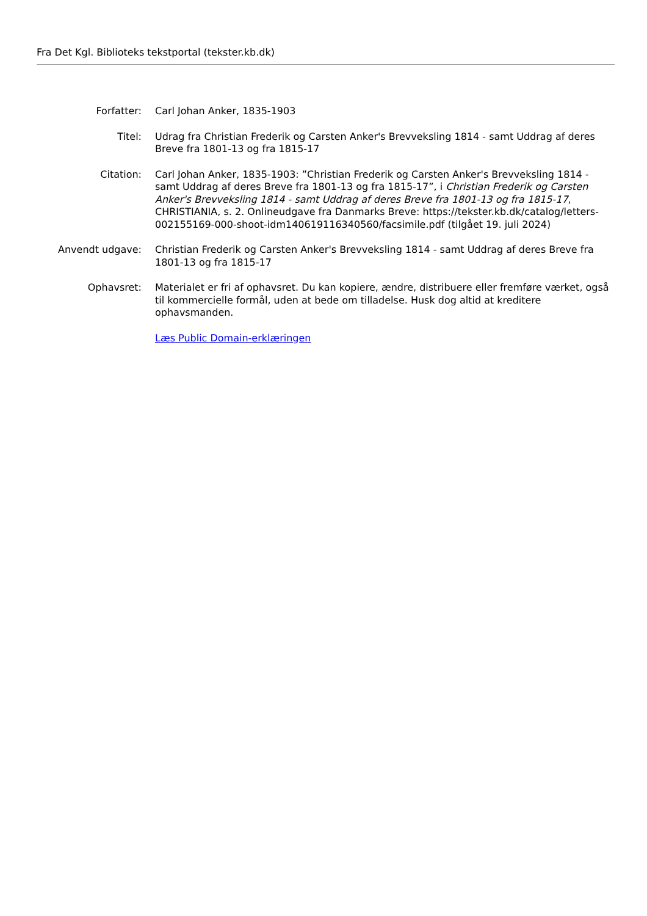Fra Det Kgl. Biblioteks tekstportal (tekster.kb.dk)
Forfatter: Carl Johan Anker, 1835-1903
Titel: Udrag fra Christian Frederik og Carsten Anker's Brevveksling 1814 - samt Uddrag af deres Breve fra 1801-13 og fra 1815-17
Citation: Carl Johan Anker, 1835-1903: ”Christian Frederik og Carsten Anker's Brevveksling 1814 - samt Uddrag af deres Breve fra 1801-13 og fra 1815-17”, i Christian Frederik og Carsten Anker's Brevveksling 1814 - samt Uddrag af deres Breve fra 1801-13 og fra 1815-17, CHRISTIANIA, s. 2. Onlineudgave fra Danmarks Breve: https://tekster.kb.dk/catalog/letters-002155169-000-shoot-idm140619116340560/facsimile.pdf (tilgået 19. juli 2024)
Anvendt udgave: Christian Frederik og Carsten Anker's Brevveksling 1814 - samt Uddrag af deres Breve fra 1801-13 og fra 1815-17
Ophavsret: Materialet er fri af ophavsret. Du kan kopiere, ændre, distribuere eller fremføre værket, også til kommercielle formål, uden at bede om tilladelse. Husk dog altid at kreditere ophavsmanden.
Læs Public Domain-erklæringen